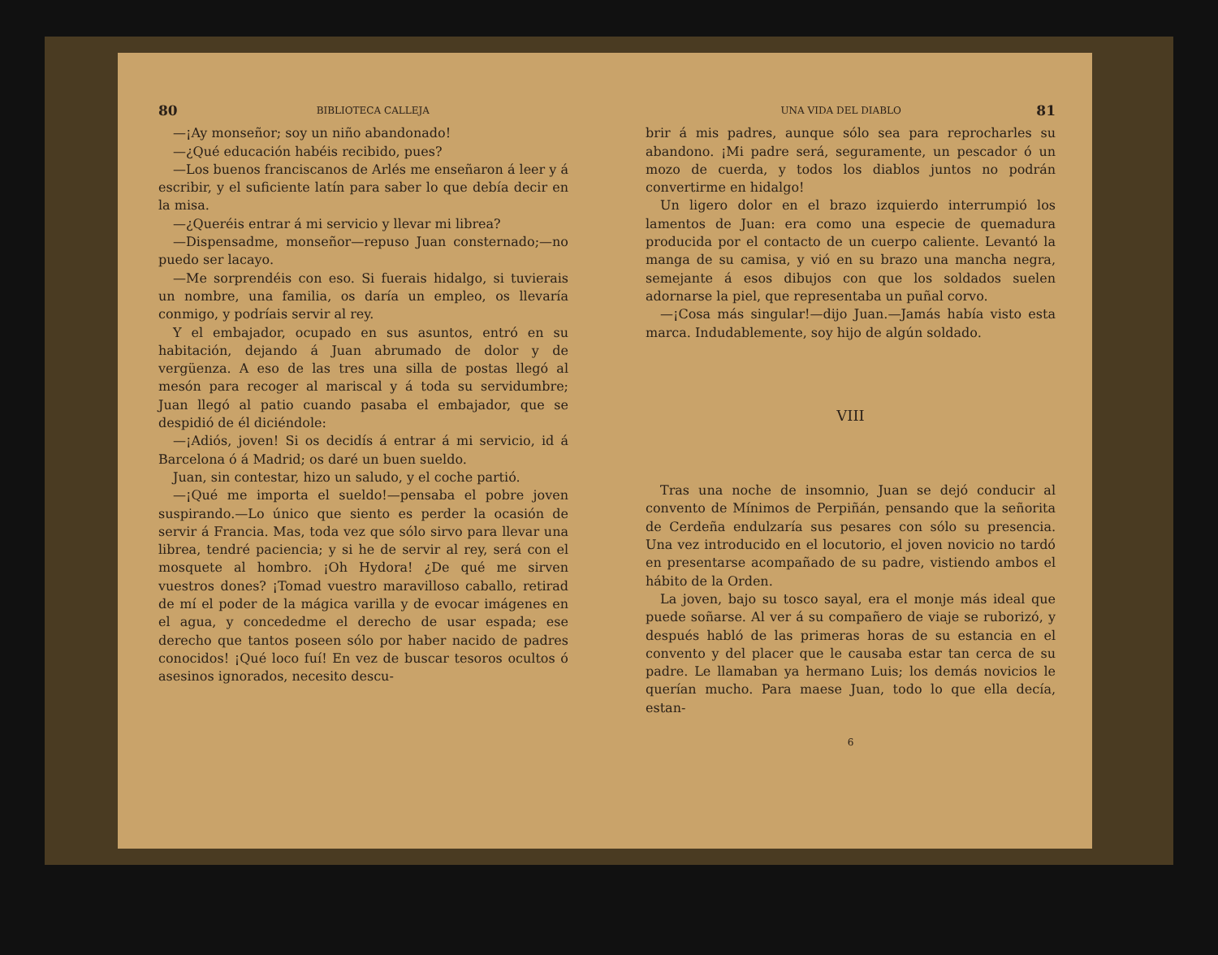80 BIBLIOTECA CALLEJA
—¡Ay monseñor; soy un niño abandonado!
—¿Qué educación habéis recibido, pues?
—Los buenos franciscanos de Arlés me enseñaron á leer y á escribir, y el suficiente latín para saber lo que debía decir en la misa.
—¿Queréis entrar á mi servicio y llevar mi librea?
—Dispensadme, monseñor—repuso Juan consternado;—no puedo ser lacayo.
—Me sorprendéis con eso. Si fuerais hidalgo, si tuvierais un nombre, una familia, os daría un empleo, os llevaría conmigo, y podríais servir al rey.
Y el embajador, ocupado en sus asuntos, entró en su habitación, dejando á Juan abrumado de dolor y de vergüenza. A eso de las tres una silla de postas llegó al mesón para recoger al mariscal y á toda su servidumbre; Juan llegó al patio cuando pasaba el embajador, que se despidió de él diciéndole:
—¡Adiós, joven! Si os decidís á entrar á mi servicio, id á Barcelona ó á Madrid; os daré un buen sueldo.
Juan, sin contestar, hizo un saludo, y el coche partió.
—¡Qué me importa el sueldo!—pensaba el pobre joven suspirando.—Lo único que siento es perder la ocasión de servir á Francia. Mas, toda vez que sólo sirvo para llevar una librea, tendré paciencia; y si he de servir al rey, será con el mosquete al hombro. ¡Oh Hydora! ¿De qué me sirven vuestros dones? ¡Tomad vuestro maravilloso caballo, retirad de mí el poder de la mágica varilla y de evocar imágenes en el agua, y concededme el derecho de usar espada; ese derecho que tantos poseen sólo por haber nacido de padres conocidos! ¡Qué loco fuí! En vez de buscar tesoros ocultos ó asesinos ignorados, necesito descu-
UNA VIDA DEL DIABLO 81
brir á mis padres, aunque sólo sea para reprocharles su abandono. ¡Mi padre será, seguramente, un pescador ó un mozo de cuerda, y todos los diablos juntos no podrán convertirme en hidalgo!
Un ligero dolor en el brazo izquierdo interrumpió los lamentos de Juan: era como una especie de quemadura producida por el contacto de un cuerpo caliente. Levantó la manga de su camisa, y vió en su brazo una mancha negra, semejante á esos dibujos con que los soldados suelen adornarse la piel, que representaba un puñal corvo.
—¡Cosa más singular!—dijo Juan.—Jamás había visto esta marca. Indudablemente, soy hijo de algún soldado.
VIII
Tras una noche de insomnio, Juan se dejó conducir al convento de Mínimos de Perpiñán, pensando que la señorita de Cerdeña endulzaría sus pesares con sólo su presencia. Una vez introducido en el locutorio, el joven novicio no tardó en presentarse acompañado de su padre, vistiendo ambos el hábito de la Orden.
La joven, bajo su tosco sayal, era el monje más ideal que puede soñarse. Al ver á su compañero de viaje se ruborizó, y después habló de las primeras horas de su estancia en el convento y del placer que le causaba estar tan cerca de su padre. Le llamaban ya hermano Luis; los demás novicios le querían mucho. Para maese Juan, todo lo que ella decía, estan-
6